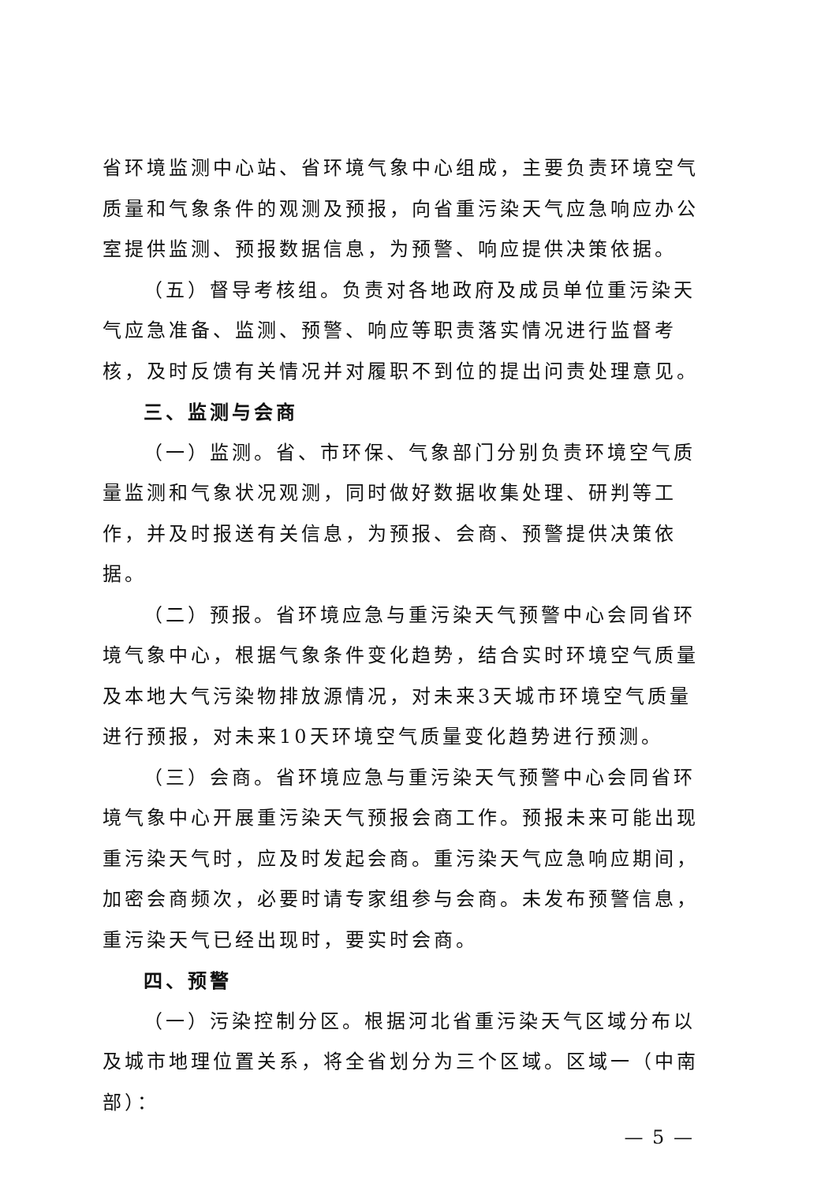省环境监测中心站、省环境气象中心组成，主要负责环境空气质量和气象条件的观测及预报，向省重污染天气应急响应办公室提供监测、预报数据信息，为预警、响应提供决策依据。
（五）督导考核组。负责对各地政府及成员单位重污染天气应急准备、监测、预警、响应等职责落实情况进行监督考核，及时反馈有关情况并对履职不到位的提出问责处理意见。
三、监测与会商
（一）监测。省、市环保、气象部门分别负责环境空气质量监测和气象状况观测，同时做好数据收集处理、研判等工作，并及时报送有关信息，为预报、会商、预警提供决策依据。
（二）预报。省环境应急与重污染天气预警中心会同省环境气象中心，根据气象条件变化趋势，结合实时环境空气质量及本地大气污染物排放源情况，对未来3天城市环境空气质量进行预报，对未来10天环境空气质量变化趋势进行预测。
（三）会商。省环境应急与重污染天气预警中心会同省环境气象中心开展重污染天气预报会商工作。预报未来可能出现重污染天气时，应及时发起会商。重污染天气应急响应期间，加密会商频次，必要时请专家组参与会商。未发布预警信息，重污染天气已经出现时，要实时会商。
四、预警
（一）污染控制分区。根据河北省重污染天气区域分布以及城市地理位置关系，将全省划分为三个区域。区域一（中南部）：
— 5 —